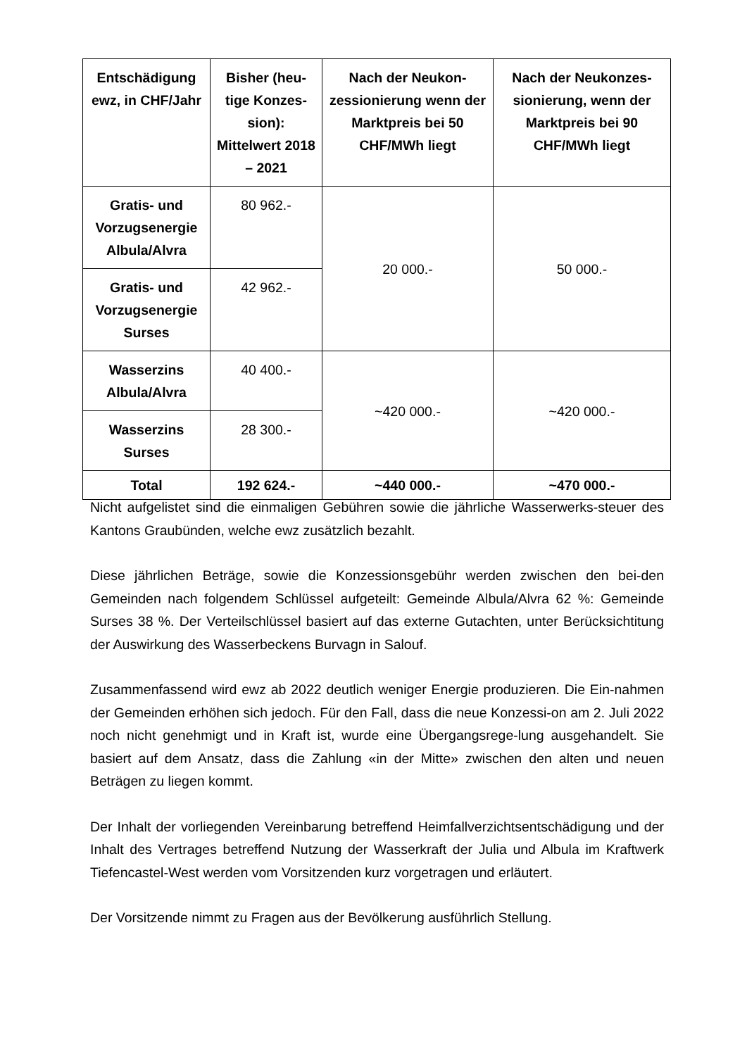| Entschädigung ewz, in CHF/Jahr | Bisher (heu-tige Konzes-sion): Mittelwert 2018 – 2021 | Nach der Neukon-zessionierung wenn der Marktpreis bei 50 CHF/MWh liegt | Nach der Neukonzes-sionierung, wenn der Marktpreis bei 90 CHF/MWh liegt |
| --- | --- | --- | --- |
| Gratis- und Vorzugsenergie Albula/Alvra | 80 962.- | 20 000.- | 50 000.- |
| Gratis- und Vorzugsenergie Surses | 42 962.- | | |
| Wasserzins Albula/Alvra | 40 400.- | ~420 000.- | ~420 000.- |
| Wasserzins Surses | 28 300.- | | |
| Total | 192 624.- | ~440 000.- | ~470 000.- |
Nicht aufgelistet sind die einmaligen Gebühren sowie die jährliche Wasserwerks-steuer des Kantons Graubünden, welche ewz zusätzlich bezahlt.
Diese jährlichen Beträge, sowie die Konzessionsgebühr werden zwischen den bei-den Gemeinden nach folgendem Schlüssel aufgeteilt: Gemeinde Albula/Alvra 62 %: Gemeinde Surses 38 %. Der Verteilschlüssel basiert auf das externe Gutachten, unter Berücksichtitung der Auswirkung des Wasserbeckens Burvagn in Salouf.
Zusammenfassend wird ewz ab 2022 deutlich weniger Energie produzieren. Die Ein-nahmen der Gemeinden erhöhen sich jedoch. Für den Fall, dass die neue Konzessi-on am 2. Juli 2022 noch nicht genehmigt und in Kraft ist, wurde eine Übergangsrege-lung ausgehandelt. Sie basiert auf dem Ansatz, dass die Zahlung «in der Mitte» zwischen den alten und neuen Beträgen zu liegen kommt.
Der Inhalt der vorliegenden Vereinbarung betreffend Heimfallverzichtsentschädigung und der Inhalt des Vertrages betreffend Nutzung der Wasserkraft der Julia und Albula im Kraftwerk Tiefencastel-West werden vom Vorsitzenden kurz vorgetragen und erläutert.
Der Vorsitzende nimmt zu Fragen aus der Bevölkerung ausführlich Stellung.